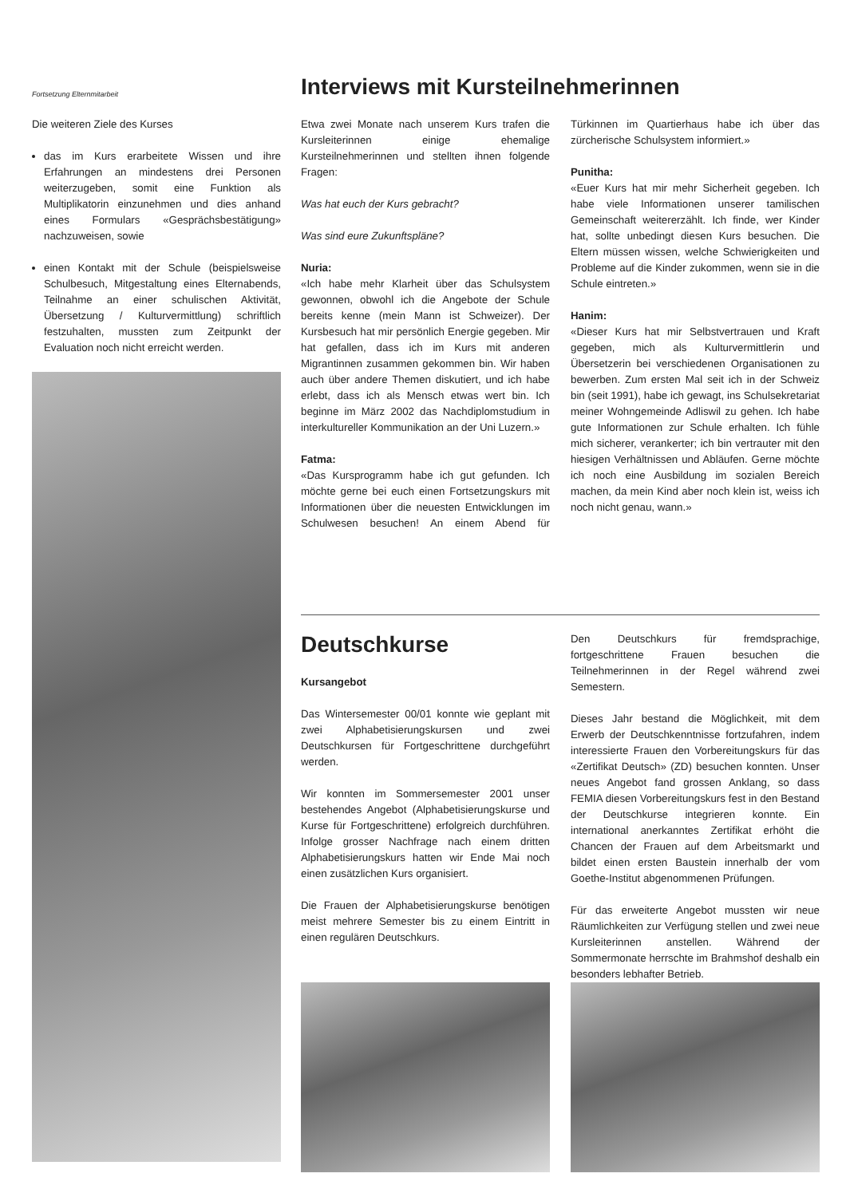Fortsetzung Elternmitarbeit
Die weiteren Ziele des Kurses
das im Kurs erarbeitete Wissen und ihre Erfahrungen an mindestens drei Personen weiterzugeben, somit eine Funktion als Multiplikatorin einzunehmen und dies anhand eines Formulars «Gesprächsbestätigung» nachzuweisen, sowie
einen Kontakt mit der Schule (beispielsweise Schulbesuch, Mitgestaltung eines Elternabends, Teilnahme an einer schulischen Aktivität, Übersetzung / Kulturvermittlung) schriftlich festzuhalten, mussten zum Zeitpunkt der Evaluation noch nicht erreicht werden.
Interviews mit Kursteilnehmerinnen
Etwa zwei Monate nach unserem Kurs trafen die Kursleiterinnen einige ehemalige Kursteilnehmerinnen und stellten ihnen folgende Fragen:
Was hat euch der Kurs gebracht?
Was sind eure Zukunftspläne?
Nuria:
«Ich habe mehr Klarheit über das Schulsystem gewonnen, obwohl ich die Angebote der Schule bereits kenne (mein Mann ist Schweizer). Der Kursbesuch hat mir persönlich Energie gegeben. Mir hat gefallen, dass ich im Kurs mit anderen Migrantinnen zusammen gekommen bin. Wir haben auch über andere Themen diskutiert, und ich habe erlebt, dass ich als Mensch etwas wert bin. Ich beginne im März 2002 das Nachdiplomstudium in interkultureller Kommunikation an der Uni Luzern.»
Fatma:
«Das Kursprogramm habe ich gut gefunden. Ich möchte gerne bei euch einen Fortsetzungskurs mit Informationen über die neuesten Entwicklungen im Schulwesen besuchen! An einem Abend für Türkinnen im Quartierhaus habe ich über das zürcherische Schulsystem informiert.»
Punitha:
«Euer Kurs hat mir mehr Sicherheit gegeben. Ich habe viele Informationen unserer tamilischen Gemeinschaft weitererzählt. Ich finde, wer Kinder hat, sollte unbedingt diesen Kurs besuchen. Die Eltern müssen wissen, welche Schwierigkeiten und Probleme auf die Kinder zukommen, wenn sie in die Schule eintreten.»
Hanim:
«Dieser Kurs hat mir Selbstvertrauen und Kraft gegeben, mich als Kulturvermittlerin und Übersetzerin bei verschiedenen Organisationen zu bewerben. Zum ersten Mal seit ich in der Schweiz bin (seit 1991), habe ich gewagt, ins Schulsekretariat meiner Wohngemeinde Adliswil zu gehen. Ich habe gute Informationen zur Schule erhalten. Ich fühle mich sicherer, verankerter; ich bin vertrauter mit den hiesigen Verhältnissen und Abläufen. Gerne möchte ich noch eine Ausbildung im sozialen Bereich machen, da mein Kind aber noch klein ist, weiss ich noch nicht genau, wann.»
Deutschkurse
Kursangebot
Das Wintersemester 00/01 konnte wie geplant mit zwei Alphabetisierungskursen und zwei Deutschkursen für Fortgeschrittene durchgeführt werden.
Wir konnten im Sommersemester 2001 unser bestehendes Angebot (Alphabetisierungskurse und Kurse für Fortgeschrittene) erfolgreich durchführen. Infolge grosser Nachfrage nach einem dritten Alphabetisierungskurs hatten wir Ende Mai noch einen zusätzlichen Kurs organisiert.
Die Frauen der Alphabetisierungskurse benötigen meist mehrere Semester bis zu einem Eintritt in einen regulären Deutschkurs.
Den Deutschkurs für fremdsprachige, fortgeschrittene Frauen besuchen die Teilnehmerinnen in der Regel während zwei Semestern.
Dieses Jahr bestand die Möglichkeit, mit dem Erwerb der Deutschkenntnisse fortzufahren, indem interessierte Frauen den Vorbereitungskurs für das «Zertifikat Deutsch» (ZD) besuchen konnten. Unser neues Angebot fand grossen Anklang, so dass FEMIA diesen Vorbereitungskurs fest in den Bestand der Deutschkurse integrieren konnte. Ein international anerkanntes Zertifikat erhöht die Chancen der Frauen auf dem Arbeitsmarkt und bildet einen ersten Baustein innerhalb der vom Goethe-Institut abgenommenen Prüfungen.
Für das erweiterte Angebot mussten wir neue Räumlichkeiten zur Verfügung stellen und zwei neue Kursleiterinnen anstellen. Während der Sommermonate herrschte im Brahmshof deshalb ein besonders lebhafter Betrieb.